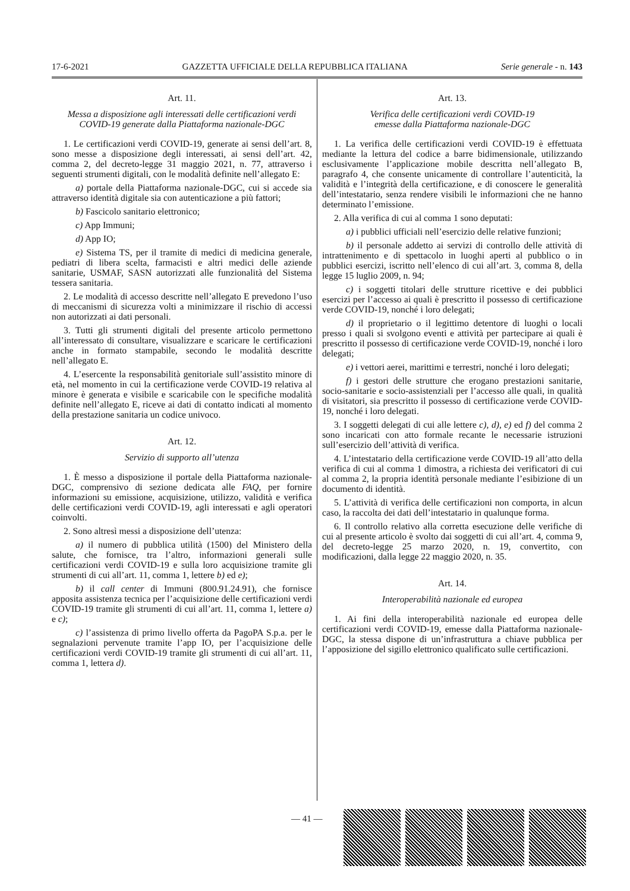17-6-2021 GAZZETTA UFFICIALE DELLA REPUBBLICA ITALIANA Serie generale - n. 143
Art. 11.
Messa a disposizione agli interessati delle certificazioni verdi COVID-19 generate dalla Piattaforma nazionale-DGC
1. Le certificazioni verdi COVID-19, generate ai sensi dell’art. 8, sono messe a disposizione degli interessati, ai sensi dell’art. 42, comma 2, del decreto-legge 31 maggio 2021, n. 77, attraverso i seguenti strumenti digitali, con le modalità definite nell’allegato E:
a) portale della Piattaforma nazionale-DGC, cui si accede sia attraverso identità digitale sia con autenticazione a più fattori;
b) Fascicolo sanitario elettronico;
c) App Immuni;
d) App IO;
e) Sistema TS, per il tramite di medici di medicina generale, pediatri di libera scelta, farmacisti e altri medici delle aziende sanitarie, USMAF, SASN autorizzati alle funzionalità del Sistema tessera sanitaria.
2. Le modalità di accesso descritte nell’allegato E prevedono l’uso di meccanismi di sicurezza volti a minimizzare il rischio di accessi non autorizzati ai dati personali.
3. Tutti gli strumenti digitali del presente articolo permettono all’interessato di consultare, visualizzare e scaricare le certificazioni anche in formato stampabile, secondo le modalità descritte nell’allegato E.
4. L’esercente la responsabilità genitoriale sull’assistito minore di età, nel momento in cui la certificazione verde COVID-19 relativa al minore è generata e visibile e scaricabile con le specifiche modalità definite nell’allegato E, riceve ai dati di contatto indicati al momento della prestazione sanitaria un codice univoco.
Art. 12.
Servizio di supporto all’utenza
1. È messo a disposizione il portale della Piattaforma nazionale-DGC, comprensivo di sezione dedicata alle FAQ, per fornire informazioni su emissione, acquisizione, utilizzo, validità e verifica delle certificazioni verdi COVID-19, agli interessati e agli operatori coinvolti.
2. Sono altresì messi a disposizione dell’utenza:
a) il numero di pubblica utilità (1500) del Ministero della salute, che fornisce, tra l’altro, informazioni generali sulle certificazioni verdi COVID-19 e sulla loro acquisizione tramite gli strumenti di cui all’art. 11, comma 1, lettere b) ed e);
b) il call center di Immuni (800.91.24.91), che fornisce apposita assistenza tecnica per l’acquisizione delle certificazioni verdi COVID-19 tramite gli strumenti di cui all’art. 11, comma 1, lettere a) e c);
c) l’assistenza di primo livello offerta da PagoPA S.p.a. per le segnalazioni pervenute tramite l’app IO, per l’acquisizione delle certificazioni verdi COVID-19 tramite gli strumenti di cui all’art. 11, comma 1, lettera d).
Art. 13.
Verifica delle certificazioni verdi COVID-19
emesse dalla Piattaforma nazionale-DGC
1. La verifica delle certificazioni verdi COVID-19 è effettuata mediante la lettura del codice a barre bidimensionale, utilizzando esclusivamente l’applicazione mobile descritta nell’allegato B, paragrafo 4, che consente unicamente di controllare l’autenticità, la validità e l’integrità della certificazione, e di conoscere le generalità dell’intestatario, senza rendere visibili le informazioni che ne hanno determinato l’emissione.
2. Alla verifica di cui al comma 1 sono deputati:
a) i pubblici ufficiali nell’esercizio delle relative funzioni;
b) il personale addetto ai servizi di controllo delle attività di intrattenimento e di spettacolo in luoghi aperti al pubblico o in pubblici esercizi, iscritto nell’elenco di cui all’art. 3, comma 8, della legge 15 luglio 2009, n. 94;
c) i soggetti titolari delle strutture ricettive e dei pubblici esercizi per l’accesso ai quali è prescritto il possesso di certificazione verde COVID-19, nonché i loro delegati;
d) il proprietario o il legittimo detentore di luoghi o locali presso i quali si svolgono eventi e attività per partecipare ai quali è prescritto il possesso di certificazione verde COVID-19, nonché i loro delegati;
e) i vettori aerei, marittimi e terrestri, nonché i loro delegati;
f) i gestori delle strutture che erogano prestazioni sanitarie, socio-sanitarie e socio-assistenziali per l’accesso alle quali, in qualità di visitatori, sia prescritto il possesso di certificazione verde COVID-19, nonché i loro delegati.
3. I soggetti delegati di cui alle lettere c), d), e) ed f) del comma 2 sono incaricati con atto formale recante le necessarie istruzioni sull’esercizio dell’attività di verifica.
4. L’intestatario della certificazione verde COVID-19 all’atto della verifica di cui al comma 1 dimostra, a richiesta dei verificatori di cui al comma 2, la propria identità personale mediante l’esibizione di un documento di identità.
5. L’attività di verifica delle certificazioni non comporta, in alcun caso, la raccolta dei dati dell’intestatario in qualunque forma.
6. Il controllo relativo alla corretta esecuzione delle verifiche di cui al presente articolo è svolto dai soggetti di cui all’art. 4, comma 9, del decreto-legge 25 marzo 2020, n. 19, convertito, con modificazioni, dalla legge 22 maggio 2020, n. 35.
Art. 14.
Interoperabilità nazionale ed europea
1. Ai fini della interoperabilità nazionale ed europea delle certificazioni verdi COVID-19, emesse dalla Piattaforma nazionale-DGC, la stessa dispone di un’infrastruttura a chiave pubblica per l’apposizione del sigillo elettronico qualificato sulle certificazioni.
— 41 —